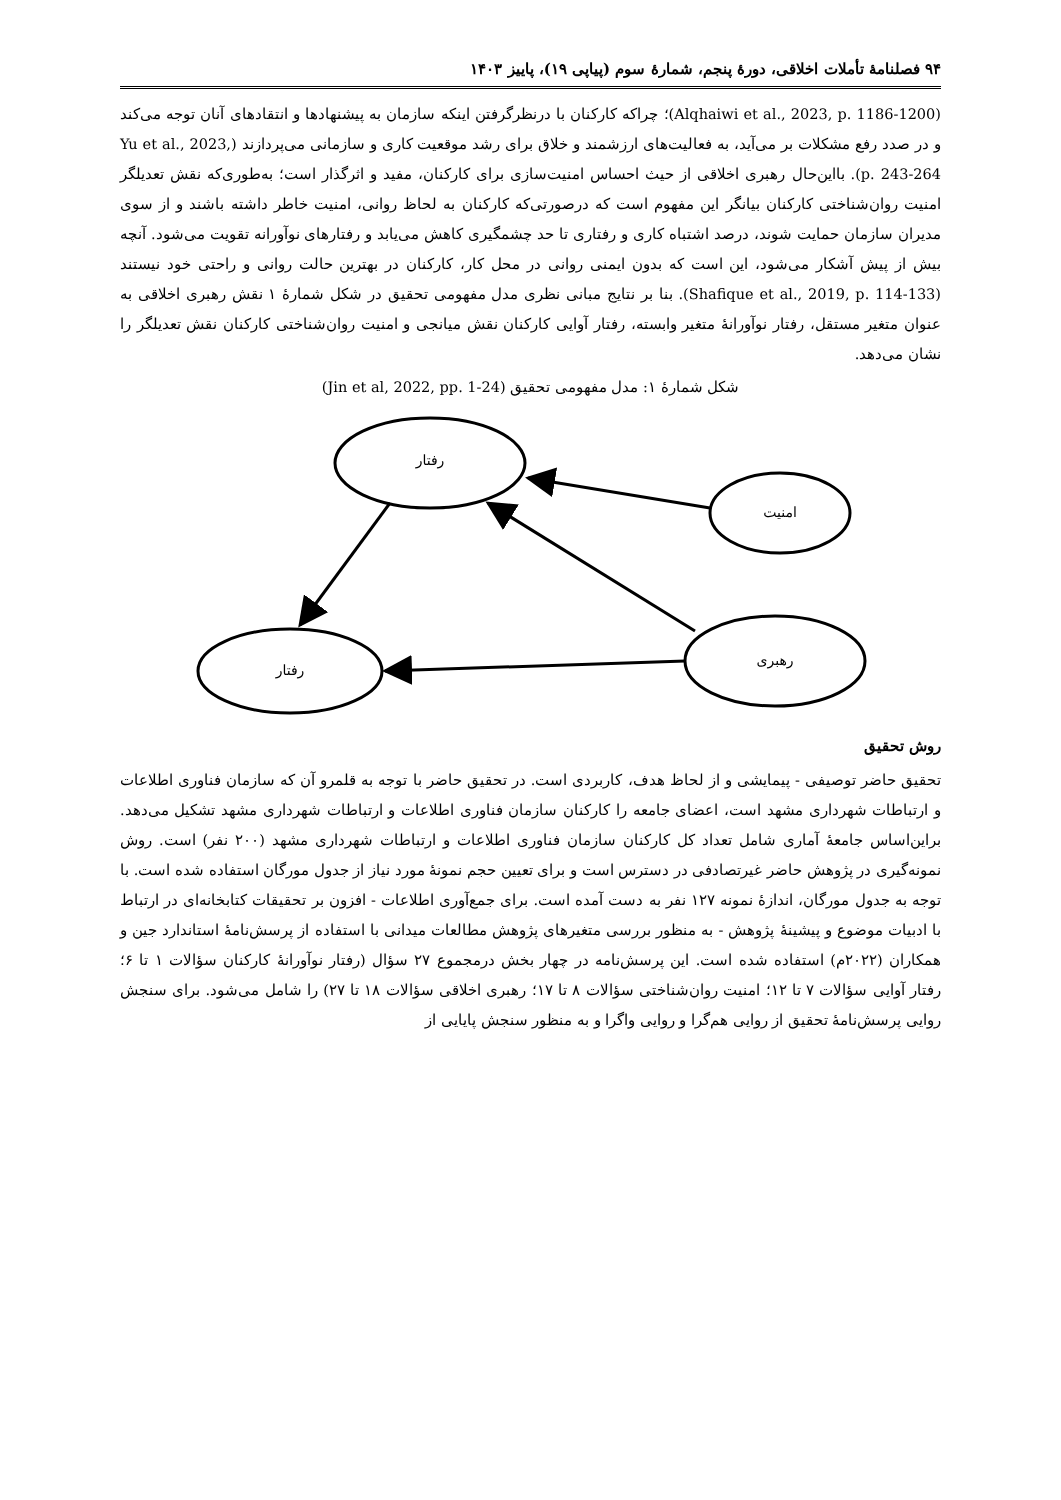۹۴ فصلنامهٔ تأملات اخلاقی، دورهٔ پنجم، شمارهٔ سوم (پیاپی ۱۹)، پاییز ۱۴۰۳
(Alqhaiwi et al., 2023, p. 1186-1200)؛ چراکه کارکنان با درنظرگرفتن اینکه سازمان به پیشنهادها و انتقادهای آنان توجه می‌کند و در صدد رفع مشکلات بر می‌آید، به فعالیت‌های ارزشمند و خلاق برای رشد موقعیت کاری و سازمانی می‌پردازند (Yu et al., 2023, p. 243-264). بااین‌حال رهبری اخلاقی از حیث احساس امنیت‌سازی برای کارکنان، مفید و اثرگذار است؛ به‌طوری‌که نقش تعدیلگر امنیت روان‌شناختی کارکنان بیانگر این مفهوم است که درصورتی‌که کارکنان به لحاظ روانی، امنیت خاطر داشته باشند و از سوی مدیران سازمان حمایت شوند، درصد اشتباه کاری و رفتاری تا حد چشمگیری کاهش می‌یابد و رفتارهای نوآورانه تقویت می‌شود. آنچه بیش از پیش آشکار می‌شود، این است که بدون ایمنی روانی در محل کار، کارکنان در بهترین حالت روانی و راحتی خود نیستند (Shafique et al., 2019, p. 114-133). بنا بر نتایج مبانی نظری مدل مفهومی تحقیق در شکل شمارهٔ ۱ نقش رهبری اخلاقی به عنوان متغیر مستقل، رفتار نوآورانهٔ متغیر وابسته، رفتار آوایی کارکنان نقش میانجی و امنیت روان‌شناختی کارکنان نقش تعدیلگر را نشان می‌دهد.
شکل شمارهٔ ۱: مدل مفهومی تحقیق (Jin et al, 2022, pp. 1-24)
رفتار
امنیت
رفتار
رهبری
روش تحقیق
تحقیق حاضر توصیفی - پیمایشی و از لحاظ هدف، کاربردی است. در تحقیق حاضر با توجه به قلمرو آن که سازمان فناوری اطلاعات و ارتباطات شهرداری مشهد است، اعضای جامعه را کارکنان سازمان فناوری اطلاعات و ارتباطات شهرداری مشهد تشکیل می‌دهد. براین‌اساس جامعهٔ آماری شامل تعداد کل کارکنان سازمان فناوری اطلاعات و ارتباطات شهرداری مشهد (۲۰۰ نفر) است. روش نمونه‌گیری در پژوهش حاضر غیرتصادفی در دسترس است و برای تعیین حجم نمونهٔ مورد نیاز از جدول مورگان استفاده شده است. با توجه به جدول مورگان، اندازهٔ نمونه ۱۲۷ نفر به دست آمده است. برای جمع‌آوری اطلاعات - افزون بر تحقیقات کتابخانه‌ای در ارتباط با ادبیات موضوع و پیشینهٔ پژوهش - به منظور بررسی متغیرهای پژوهش مطالعات میدانی با استفاده از پرسش‌نامهٔ استاندارد جین و همکاران (۲۰۲۲م) استفاده شده است. این پرسش‌نامه در چهار بخش درمجموع ۲۷ سؤال (رفتار نوآورانهٔ کارکنان سؤالات ۱ تا ۶؛ رفتار آوایی سؤالات ۷ تا ۱۲؛ امنیت روان‌شناختی سؤالات ۸ تا ۱۷؛ رهبری اخلاقی سؤالات ۱۸ تا ۲۷) را شامل می‌شود. برای سنجش روایی پرسش‌نامهٔ تحقیق از روایی هم‌گرا و روایی واگرا و به منظور سنجش پایایی از